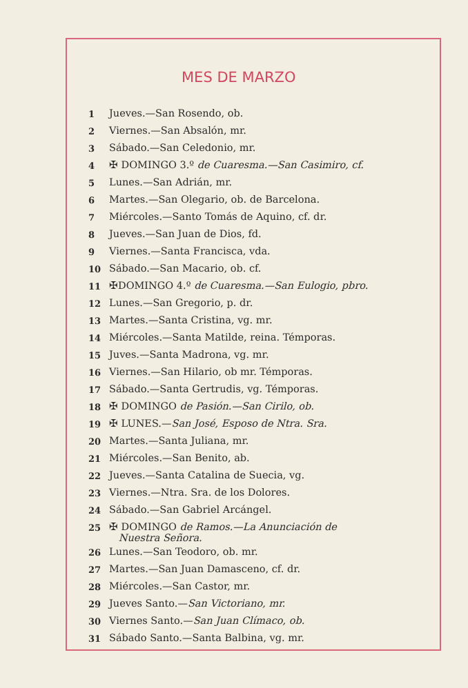MES DE MARZO
| 1 | Jueves.—San Rosendo, ob. |
| 2 | Viernes.—San Absalón, mr. |
| 3 | Sábado.—San Celedonio, mr. |
| 4 | ✠ DOMINGO 3.º de Cuaresma.—San Casimiro, cf. |
| 5 | Lunes.—San Adrián, mr. |
| 6 | Martes.—San Olegario, ob. de Barcelona. |
| 7 | Miércoles.—Santo Tomás de Aquino, cf. dr. |
| 8 | Jueves.—San Juan de Dios, fd. |
| 9 | Viernes.—Santa Francisca, vda. |
| 10 | Sábado.—San Macario, ob. cf. |
| 11 | ✠DOMINGO 4.º de Cuaresma.—San Eulogio, pbro. |
| 12 | Lunes.—San Gregorio, p. dr. |
| 13 | Martes.—Santa Cristina, vg. mr. |
| 14 | Miércoles.—Santa Matilde, reina. Témporas. |
| 15 | Juves.—Santa Madrona, vg. mr. |
| 16 | Viernes.—San Hilario, ob mr. Témporas. |
| 17 | Sábado.—Santa Gertrudis, vg. Témporas. |
| 18 | ✠ DOMINGO de Pasión.—San Cirilo, ob. |
| 19 | ✠ LUNES.— San José, Esposo de Ntra. Sra. |
| 20 | Martes.—Santa Juliana, mr. |
| 21 | Miércoles.—San Benito, ab. |
| 22 | Jueves.—Santa Catalina de Suecia, vg. |
| 23 | Viernes.—Ntra. Sra. de los Dolores. |
| 24 | Sábado.—San Gabriel Arcángel. |
| 25 | ✠ DOMINGO de Ramos.—La Anunciación de Nuestra Señora. |
| 26 | Lunes.—San Teodoro, ob. mr. |
| 27 | Martes.—San Juan Damasceno, cf. dr. |
| 28 | Miércoles.—San Castor, mr. |
| 29 | Jueves Santo.— San Victoriano, mr. |
| 30 | Viernes Santo.— San Juan Clímaco, ob. |
| 31 | Sábado Santo.—Santa Balbina, vg. mr. |